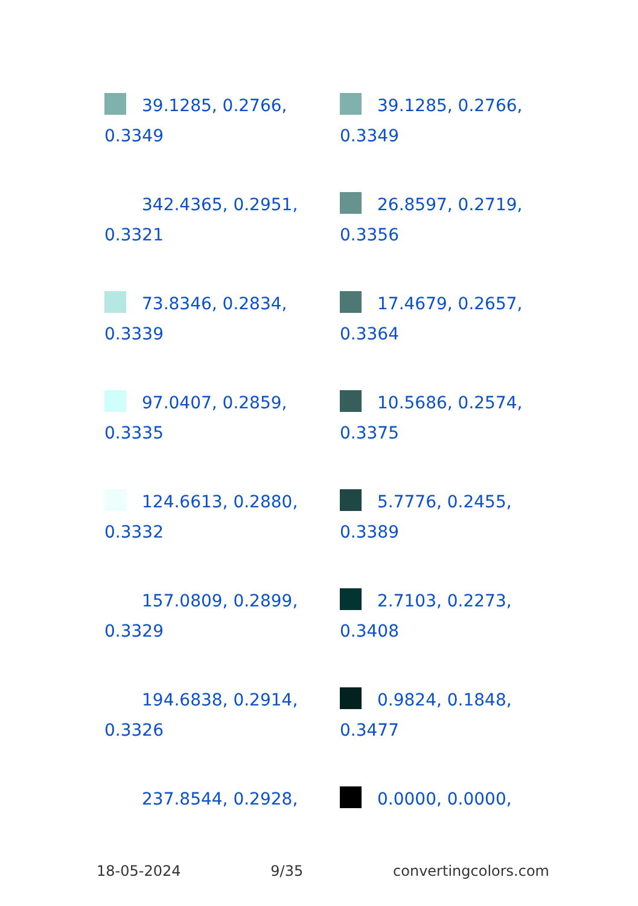39.1285, 0.2766, 0.3349
39.1285, 0.2766, 0.3349
342.4365, 0.2951, 0.3321
26.8597, 0.2719, 0.3356
73.8346, 0.2834, 0.3339
17.4679, 0.2657, 0.3364
97.0407, 0.2859, 0.3335
10.5686, 0.2574, 0.3375
124.6613, 0.2880, 0.3332
5.7776, 0.2455, 0.3389
157.0809, 0.2899, 0.3329
2.7103, 0.2273, 0.3408
194.6838, 0.2914, 0.3326
0.9824, 0.1848, 0.3477
237.8544, 0.2928,
0.0000, 0.0000,
18-05-2024 9/35 convertingcolors.com